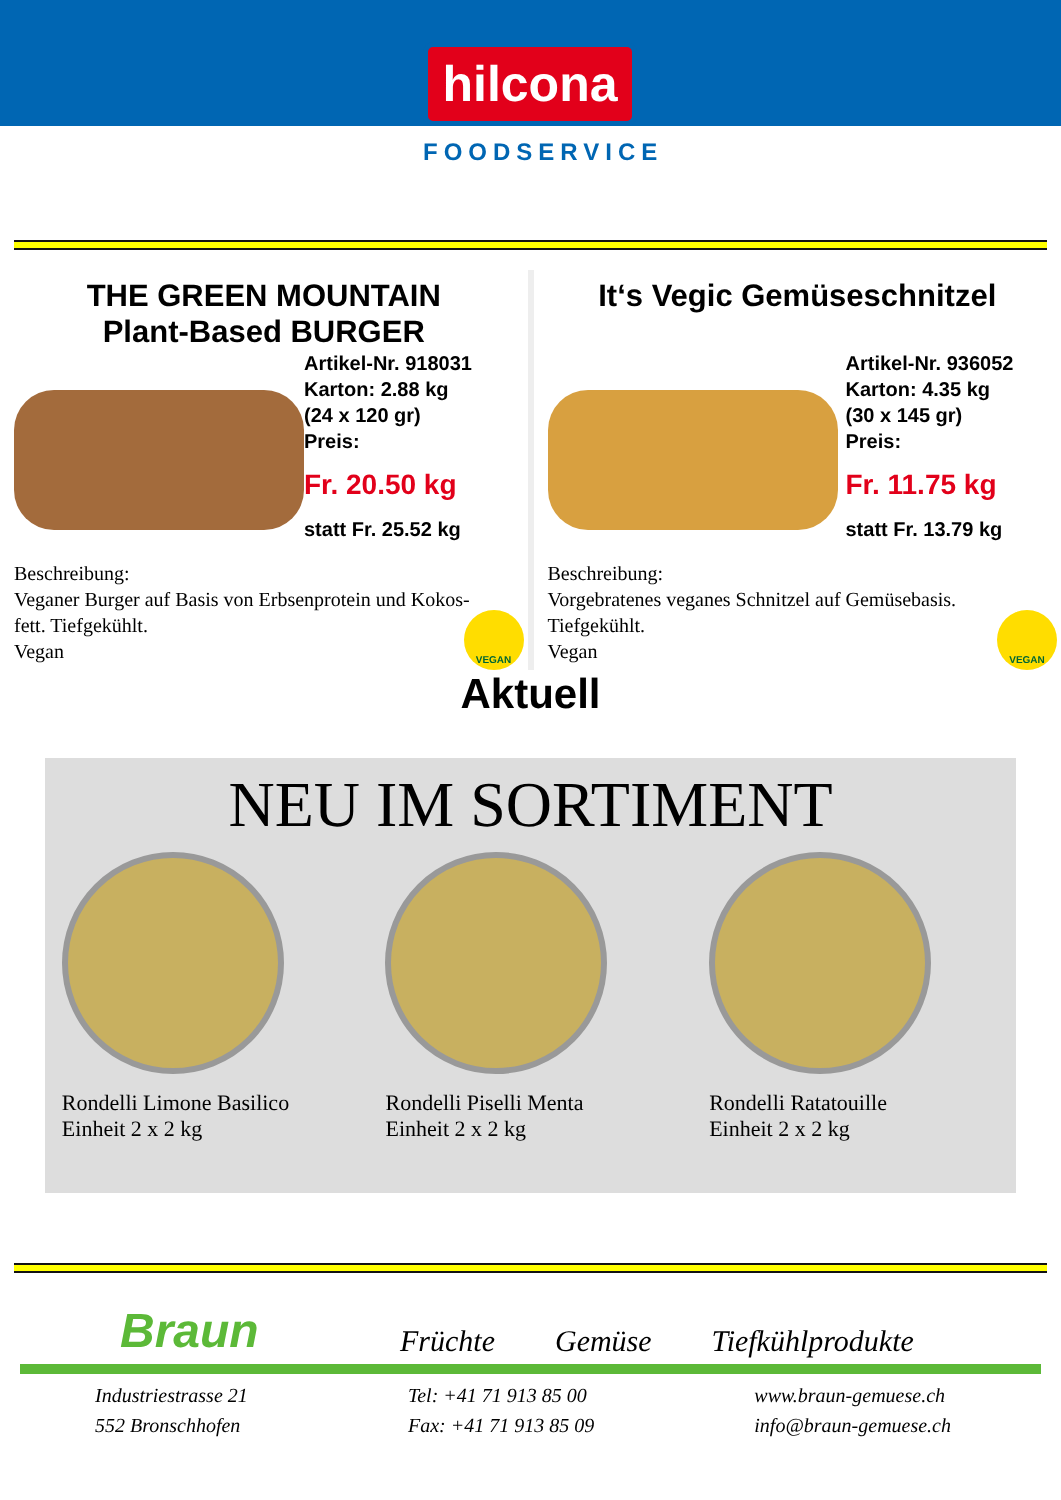hilcona
FOODSERVICE
THE GREEN MOUNTAIN
Plant-Based BURGER
Artikel-Nr. 918031
Karton: 2.88 kg
(24 x 120 gr)
Preis:
Fr. 20.50 kg
statt Fr. 25.52 kg
Beschreibung:
Veganer Burger auf Basis von Erbsenprotein und Kokos-fett. Tiefgekühlt.
Vegan
VEGAN
It‘s Vegic Gemüseschnitzel
Artikel-Nr. 936052
Karton: 4.35 kg
(30 x 145 gr)
Preis:
Fr. 11.75 kg
statt Fr. 13.79 kg
Beschreibung:
Vorgebratenes veganes Schnitzel auf Gemüsebasis.
Tiefgekühlt.
Vegan
VEGAN
Aktuell
NEU IM SORTIMENT
Rondelli Limone Basilico
Einheit 2 x 2 kg
Rondelli Piselli Menta
Einheit 2 x 2 kg
Rondelli Ratatouille
Einheit 2 x 2 kg
Braun
Früchte Gemüse Tiefkühlprodukte
Industriestrasse 21
552 Bronschhofen
Tel: +41 71 913 85 00
Fax: +41 71 913 85 09
www.braun-gemuese.ch
info@braun-gemuese.ch